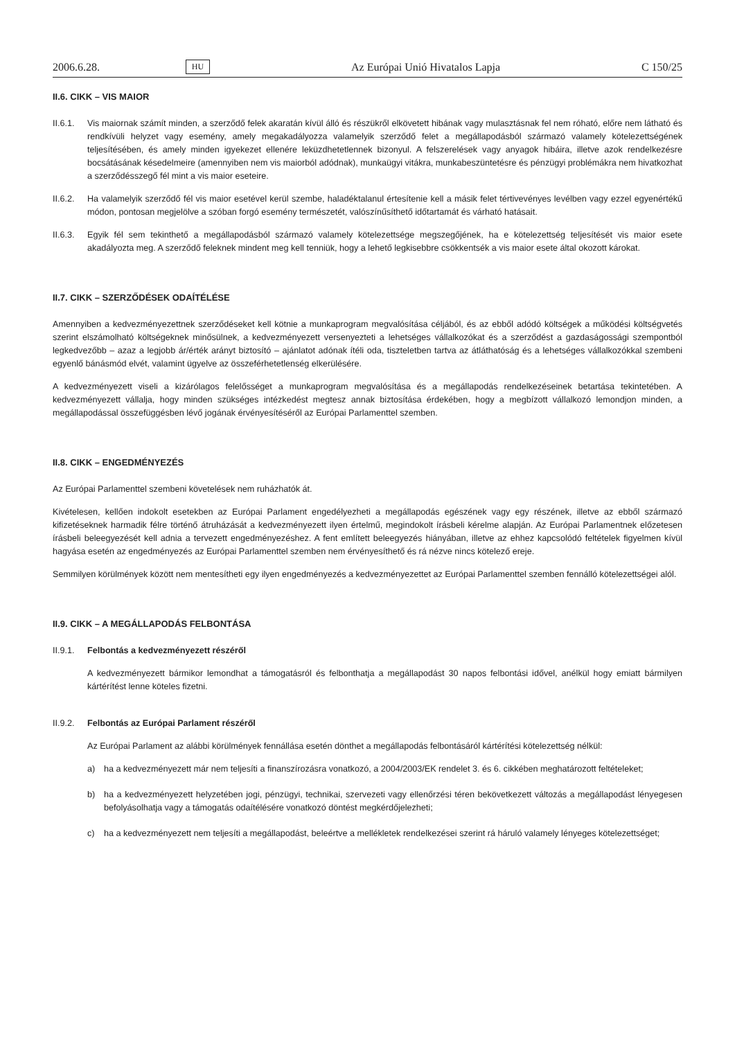2006.6.28. HU Az Európai Unió Hivatalos Lapja C 150/25
II.6. CIKK – VIS MAIOR
II.6.1.
Vis maiornak számít minden, a szerződő felek akaratán kívül álló és részükről elkövetett hibának vagy mulasztásnak fel nem róható, előre nem látható és rendkívüli helyzet vagy esemény, amely megakadályozza valamelyik szerződő felet a megállapodásból származó valamely kötelezettségének teljesítésében, és amely minden igyekezet ellenére leküzdhetetlennek bizonyul. A felszerelések vagy anyagok hibáira, illetve azok rendelkezésre bocsátásának késedelmeire (amennyiben nem vis maiorból adódnak), munkaügyi vitákra, munkabeszüntetésre és pénzügyi problémákra nem hivatkozhat a szerződésszegő fél mint a vis maior eseteire.
II.6.2.
Ha valamelyik szerződő fél vis maior esetével kerül szembe, haladéktalanul értesítenie kell a másik felet tértivevényes levélben vagy ezzel egyenértékű módon, pontosan megjelölve a szóban forgó esemény természetét, valószínűsíthető időtartamát és várható hatásait.
II.6.3.
Egyik fél sem tekinthető a megállapodásból származó valamely kötelezettsége megszegőjének, ha e kötelezettség teljesítését vis maior esete akadályozta meg. A szerződő feleknek mindent meg kell tenniük, hogy a lehető legkisebbre csökkentsék a vis maior esete által okozott károkat.
II.7. CIKK – SZERZŐDÉSEK ODAÍTÉLÉSE
Amennyiben a kedvezményezettnek szerződéseket kell kötnie a munkaprogram megvalósítása céljából, és az ebből adódó költségek a működési költségvetés szerint elszámolható költségeknek minősülnek, a kedvezményezett versenyezteti a lehetséges vállalkozókat és a szerződést a gazdaságossági szempontból legkedvezőbb – azaz a legjobb ár/érték arányt biztosító – ajánlatot adónak ítéli oda, tiszteletben tartva az átláthatóság és a lehetséges vállalkozókkal szembeni egyenlő bánásmód elvét, valamint ügyelve az összeférhetetlenség elkerülésére.
A kedvezményezett viseli a kizárólagos felelősséget a munkaprogram megvalósítása és a megállapodás rendelkezéseinek betartása tekintetében. A kedvezményezett vállalja, hogy minden szükséges intézkedést megtesz annak biztosítása érdekében, hogy a megbízott vállalkozó lemondjon minden, a megállapodással összefüggésben lévő jogának érvényesítéséről az Európai Parlamenttel szemben.
II.8. CIKK – ENGEDMÉNYEZÉS
Az Európai Parlamenttel szembeni követelések nem ruházhatók át.
Kivételesen, kellően indokolt esetekben az Európai Parlament engedélyezheti a megállapodás egészének vagy egy részének, illetve az ebből származó kifizetéseknek harmadik félre történő átruházását a kedvezményezett ilyen értelmű, megindokolt írásbeli kérelme alapján. Az Európai Parlamentnek előzetesen írásbeli beleegyezését kell adnia a tervezett engedményezéshez. A fent említett beleegyezés hiányában, illetve az ehhez kapcsolódó feltételek figyelmen kívül hagyása esetén az engedményezés az Európai Parlamenttel szemben nem érvényesíthető és rá nézve nincs kötelező ereje.
Semmilyen körülmények között nem mentesítheti egy ilyen engedményezés a kedvezményezettet az Európai Parlamenttel szemben fennálló kötelezettségei alól.
II.9. CIKK – A MEGÁLLAPODÁS FELBONTÁSA
II.9.1.
Felbontás a kedvezményezett részéről
A kedvezményezett bármikor lemondhat a támogatásról és felbonthatja a megállapodást 30 napos felbontási idővel, anélkül hogy emiatt bármilyen kártérítést lenne köteles fizetni.
II.9.2.
Felbontás az Európai Parlament részéről
Az Európai Parlament az alábbi körülmények fennállása esetén dönthet a megállapodás felbontásáról kártérítési kötelezettség nélkül:
a) ha a kedvezményezett már nem teljesíti a finanszírozásra vonatkozó, a 2004/2003/EK rendelet 3. és 6. cikkében meghatározott feltételeket;
b) ha a kedvezményezett helyzetében jogi, pénzügyi, technikai, szervezeti vagy ellenőrzési téren bekövetkezett változás a megállapodást lényegesen befolyásolhatja vagy a támogatás odaítélésére vonatkozó döntést megkérdőjelezheti;
c) ha a kedvezményezett nem teljesíti a megállapodást, beleértve a mellékletek rendelkezései szerint rá háruló valamely lényeges kötelezettséget;